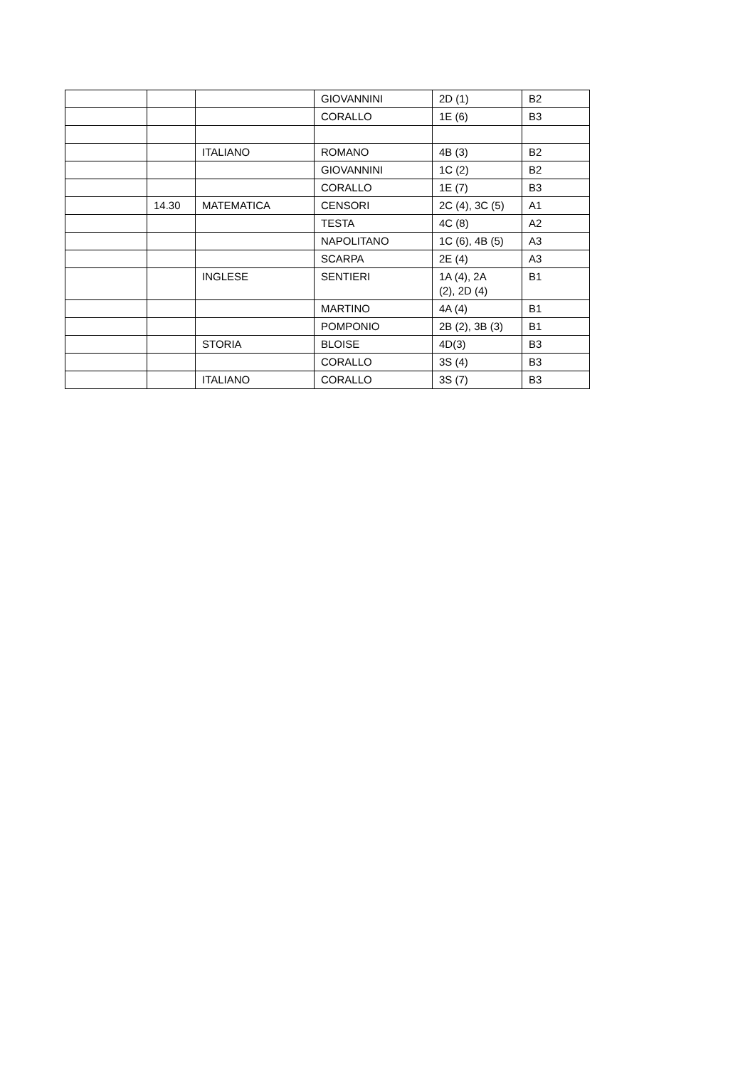| | | | GIOVANNINI | 2D (1) | B2 |
| | | | CORALLO | 1E (6) | B3 |
| | | ITALIANO | ROMANO | 4B (3) | B2 |
| | | | GIOVANNINI | 1C (2) | B2 |
| | | | CORALLO | 1E (7) | B3 |
| | 14.30 | MATEMATICA | CENSORI | 2C (4), 3C (5) | A1 |
| | | | TESTA | 4C (8) | A2 |
| | | | NAPOLITANO | 1C (6), 4B (5) | A3 |
| | | | SCARPA | 2E (4) | A3 |
| | | INGLESE | SENTIERI | 1A (4), 2A (2), 2D (4) | B1 |
| | | | MARTINO | 4A (4) | B1 |
| | | | POMPONIO | 2B (2), 3B (3) | B1 |
| | | STORIA | BLOISE | 4D(3) | B3 |
| | | | CORALLO | 3S (4) | B3 |
| | | ITALIANO | CORALLO | 3S (7) | B3 |